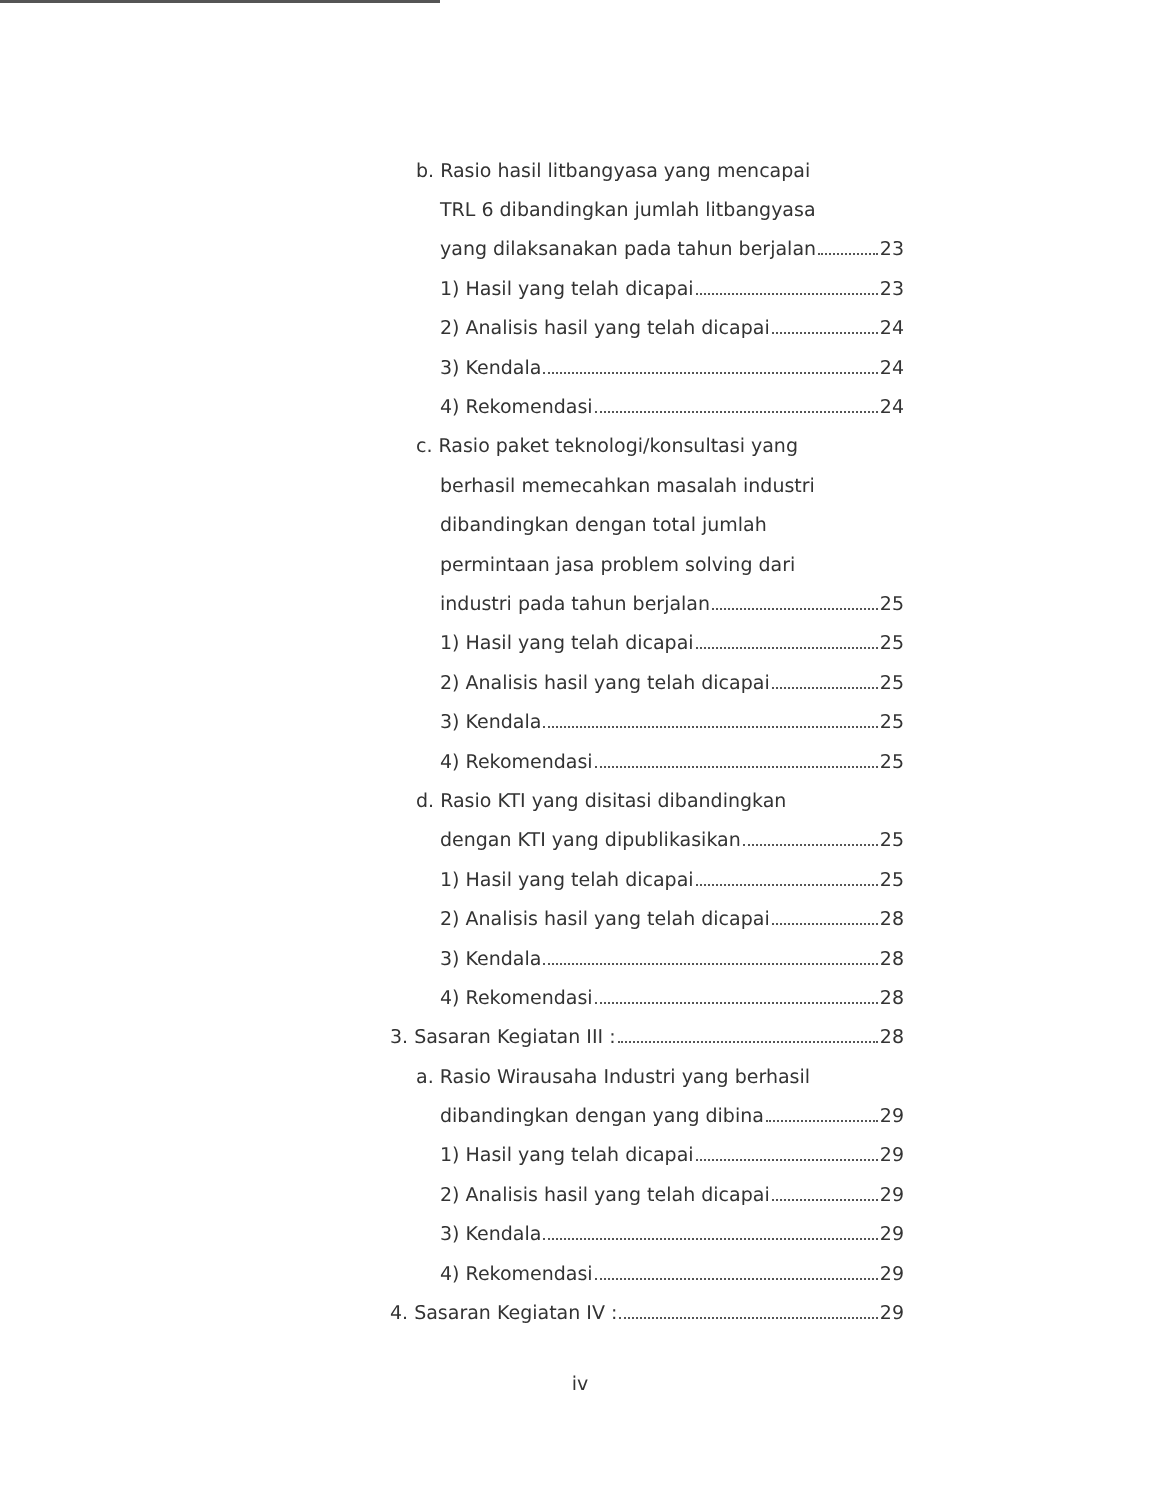b. Rasio hasil litbangyasa yang mencapai
TRL 6 dibandingkan jumlah litbangyasa
yang dilaksanakan pada tahun berjalan 23
1) Hasil yang telah dicapai 23
2) Analisis hasil yang telah dicapai 24
3) Kendala 24
4) Rekomendasi 24
c. Rasio paket teknologi/konsultasi yang
berhasil memecahkan masalah industri
dibandingkan dengan total jumlah
permintaan jasa problem solving dari
industri pada tahun berjalan 25
1) Hasil yang telah dicapai 25
2) Analisis hasil yang telah dicapai 25
3) Kendala 25
4) Rekomendasi 25
d. Rasio KTI yang disitasi dibandingkan
dengan KTI yang dipublikasikan 25
1) Hasil yang telah dicapai 25
2) Analisis hasil yang telah dicapai 28
3) Kendala 28
4) Rekomendasi 28
3. Sasaran Kegiatan III : 28
a. Rasio Wirausaha Industri yang berhasil
dibandingkan dengan yang dibina 29
1) Hasil yang telah dicapai 29
2) Analisis hasil yang telah dicapai 29
3) Kendala 29
4) Rekomendasi 29
4. Sasaran Kegiatan IV : 29
iv